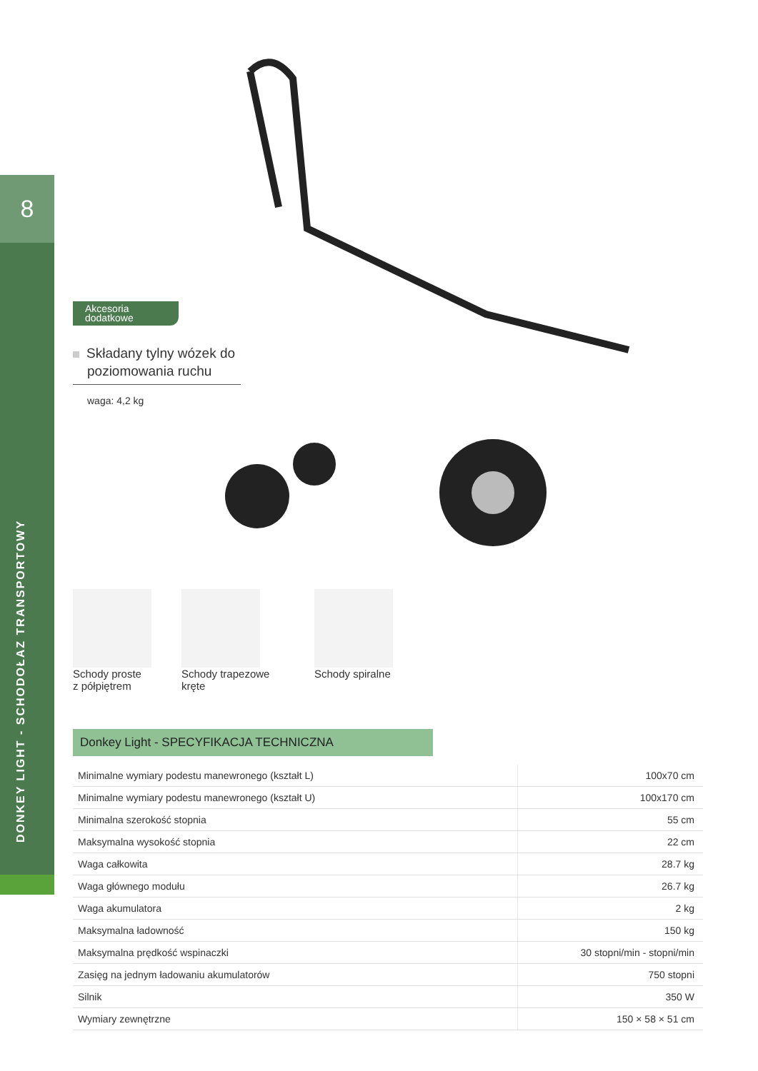8
DONKEY LIGHT - SCHODOŁAZ TRANSPORTOWY
Akcesoria
dodatkowe
Składany tylny wózek do poziomowania ruchu
waga: 4,2 kg
Schody proste
z półpiętrem
Schody trapezowe
kręte
Schody spiralne
Donkey Light - SPECYFIKACJA TECHNICZNA
| Minimalne wymiary podestu manewronego (kształt L) | 100x70 cm |
| Minimalne wymiary podestu manewronego (kształt U) | 100x170 cm |
| Minimalna szerokość stopnia | 55 cm |
| Maksymalna wysokość stopnia | 22 cm |
| Waga całkowita | 28.7 kg |
| Waga głównego modułu | 26.7 kg |
| Waga akumulatora | 2 kg |
| Maksymalna ładowność | 150 kg |
| Maksymalna prędkość wspinaczki | 30 stopni/min - stopni/min |
| Zasięg na jednym ładowaniu akumulatorów | 750 stopni |
| Silnik | 350 W |
| Wymiary zewnętrzne | 150 × 58 × 51 cm |